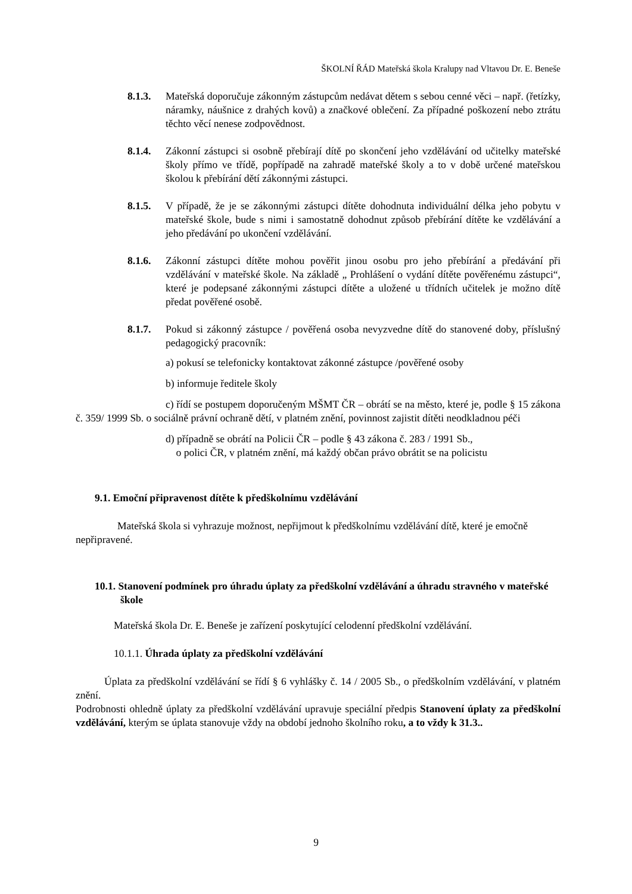ŠKOLNÍ ŘÁD Mateřská škola Kralupy nad Vltavou Dr. E. Beneše
8.1.3. Mateřská doporučuje zákonným zástupcům nedávat dětem s sebou cenné věci – např. (řetízky, náramky, náušnice z drahých kovů) a značkové oblečení. Za případné poškození nebo ztrátu těchto věcí nenese zodpovědnost.
8.1.4. Zákonní zástupci si osobně přebírají dítě po skončení jeho vzdělávání od učitelky mateřské školy přímo ve třídě, popřípadě na zahradě mateřské školy a to v době určené mateřskou školou k přebírání dětí zákonnými zástupci.
8.1.5. V případě, že je se zákonnými zástupci dítěte dohodnuta individuální délka jeho pobytu v mateřské škole, bude s nimi i samostatně dohodnut způsob přebírání dítěte ke vzdělávání a jeho předávání po ukončení vzdělávání.
8.1.6. Zákonní zástupci dítěte mohou pověřit jinou osobu pro jeho přebírání a předávání při vzdělávání v mateřské škole. Na základě „ Prohlášení o vydání dítěte pověřenému zástupci“, které je podepsané zákonnými zástupci dítěte a uložené u třídních učitelek je možno dítě předat pověřené osobě.
8.1.7. Pokud si zákonný zástupce / pověřená osoba nevyzvedne dítě do stanovené doby, příslušný pedagogický pracovník:
a) pokusí se telefonicky kontaktovat zákonné zástupce /pověřené osoby
b) informuje ředitele školy
c) řídí se postupem doporučeným MŠMT ČR – obrátí se na město, které je, podle § 15 zákona č. 359/ 1999 Sb. o sociálně právní ochraně dětí, v platném znění, povinnost zajistit dítěti neodkladnou péči
d) případně se obrátí na Policii ČR – podle § 43 zákona č. 283 / 1991 Sb.,
o polici ČR, v platném znění, má každý občan právo obrátit se na policistu
9.1. Emoční připravenost dítěte k předškolnímu vzdělávání
Mateřská škola si vyhrazuje možnost, nepřijmout k předškolnímu vzdělávání dítě, které je emočně nepřipravené.
10.1. Stanovení podmínek pro úhradu úplaty za předškolní vzdělávání a úhradu stravného v mateřské škole
Mateřská škola Dr. E. Beneše je zařízení poskytující celodenní předškolní vzdělávání.
10.1.1. Úhrada úplaty za předškolní vzdělávání
Úplata za předškolní vzdělávání se řídí § 6 vyhlášky č. 14 / 2005 Sb., o předškolním vzdělávání, v platném znění.
Podrobnosti ohledně úplaty za předškolní vzdělávání upravuje speciální předpis Stanovení úplaty za předškolní vzdělávání, kterým se úplata stanovuje vždy na období jednoho školního roku, a to vždy k 31.3..
9